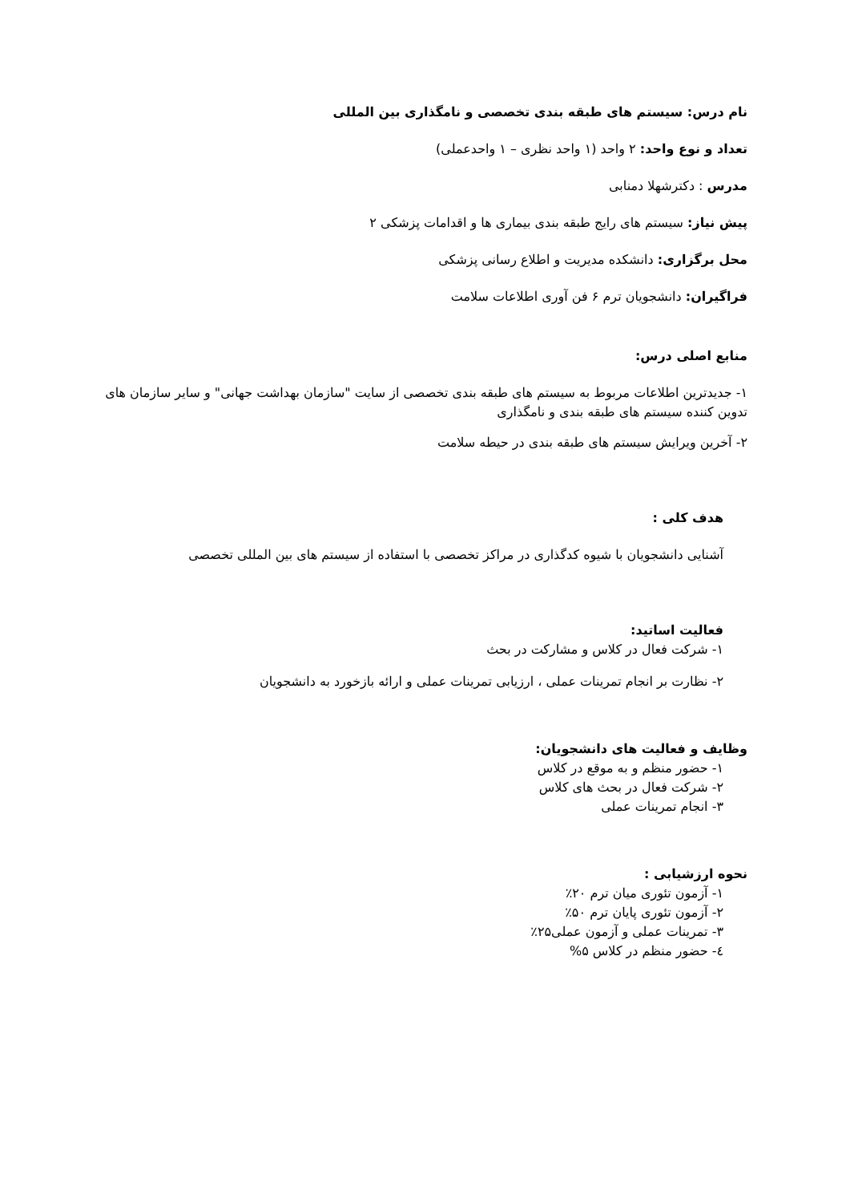نام درس: سیستم های طبقه بندی تخصصی و نامگذاری بین المللی
تعداد و نوع واحد: ۲ واحد (۱ واحد نظری – ۱ واحدعملی)
مدرس : دکترشهلا دمنابی
پیش نیاز: سیستم های رایج طبقه بندی بیماری ها و اقدامات پزشکی ۲
محل برگزاری: دانشکده مدیریت و اطلاع رسانی پزشکی
فراگیران: دانشجویان ترم ۶ فن آوری اطلاعات سلامت
منابع اصلی درس:
۱- جدیدترین اطلاعات مربوط به سیستم های طبقه بندی تخصصی از سایت "سازمان بهداشت جهانی" و سایر سازمان های تدوین کننده سیستم های طبقه بندی و نامگذاری
۲- آخرین ویرایش سیستم های طبقه بندی در حیطه سلامت
هدف کلی :
آشنایی دانشجویان با شیوه کدگذاری در مراکز تخصصی با استفاده از سیستم های بین المللی تخصصی
فعالیت اساتید:
۱- شرکت فعال در کلاس و مشارکت در بحث
۲- نظارت بر انجام تمرینات عملی ، ارزیابی تمرینات عملی و ارائه بازخورد به دانشجویان
وظایف و فعالیت های دانشجویان:
۱- حضور منظم و به موقع در کلاس
۲- شرکت فعال در بحث های کلاس
۳- انجام تمرینات عملی
نحوه ارزشیابی :
۱- آزمون تئوری میان ترم ۲۰٪
۲- آزمون تئوری پایان ترم ۵۰٪
۳- تمرینات عملی و آزمون عملی۲۵٪
٤- حضور منظم در کلاس ۵%